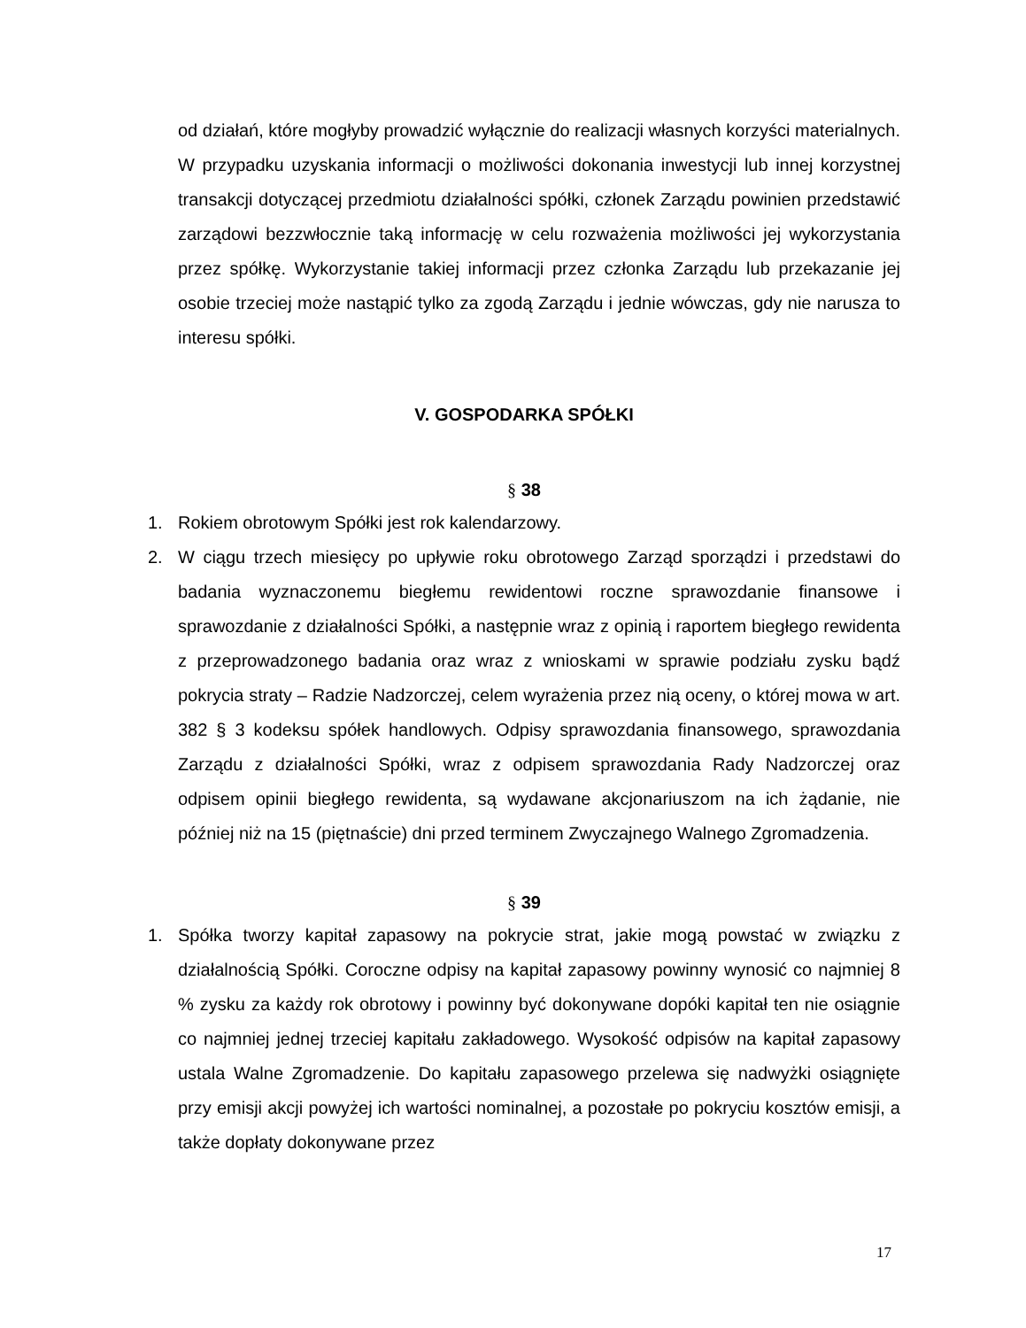od działań, które mogłyby prowadzić wyłącznie do realizacji własnych korzyści materialnych. W przypadku uzyskania informacji o możliwości dokonania inwestycji lub innej korzystnej transakcji dotyczącej przedmiotu działalności spółki, członek Zarządu powinien przedstawić zarządowi bezzwłocznie taką informację w celu rozważenia możliwości jej wykorzystania przez spółkę. Wykorzystanie takiej informacji przez członka Zarządu lub przekazanie jej osobie trzeciej może nastąpić tylko za zgodą Zarządu i jednie wówczas, gdy nie narusza to interesu spółki.
V. GOSPODARKA SPÓŁKI
§ 38
1. Rokiem obrotowym Spółki jest rok kalendarzowy.
2. W ciągu trzech miesięcy po upływie roku obrotowego Zarząd sporządzi i przedstawi do badania wyznaczonemu biegłemu rewidentowi roczne sprawozdanie finansowe i sprawozdanie z działalności Spółki, a następnie wraz z opinią i raportem biegłego rewidenta z przeprowadzonego badania oraz wraz z wnioskami w sprawie podziału zysku bądź pokrycia straty – Radzie Nadzorczej, celem wyrażenia przez nią oceny, o której mowa w art. 382 § 3 kodeksu spółek handlowych. Odpisy sprawozdania finansowego, sprawozdania Zarządu z działalności Spółki, wraz z odpisem sprawozdania Rady Nadzorczej oraz odpisem opinii biegłego rewidenta, są wydawane akcjonariuszom na ich żądanie, nie później niż na 15 (piętnaście) dni przed terminem Zwyczajnego Walnego Zgromadzenia.
§ 39
1. Spółka tworzy kapitał zapasowy na pokrycie strat, jakie mogą powstać w związku z działalnością Spółki. Coroczne odpisy na kapitał zapasowy powinny wynosić co najmniej 8 % zysku za każdy rok obrotowy i powinny być dokonywane dopóki kapitał ten nie osiągnie co najmniej jednej trzeciej kapitału zakładowego. Wysokość odpisów na kapitał zapasowy ustala Walne Zgromadzenie. Do kapitału zapasowego przelewa się nadwyżki osiągnięte przy emisji akcji powyżej ich wartości nominalnej, a pozostałe po pokryciu kosztów emisji, a także dopłaty dokonywane przez
17